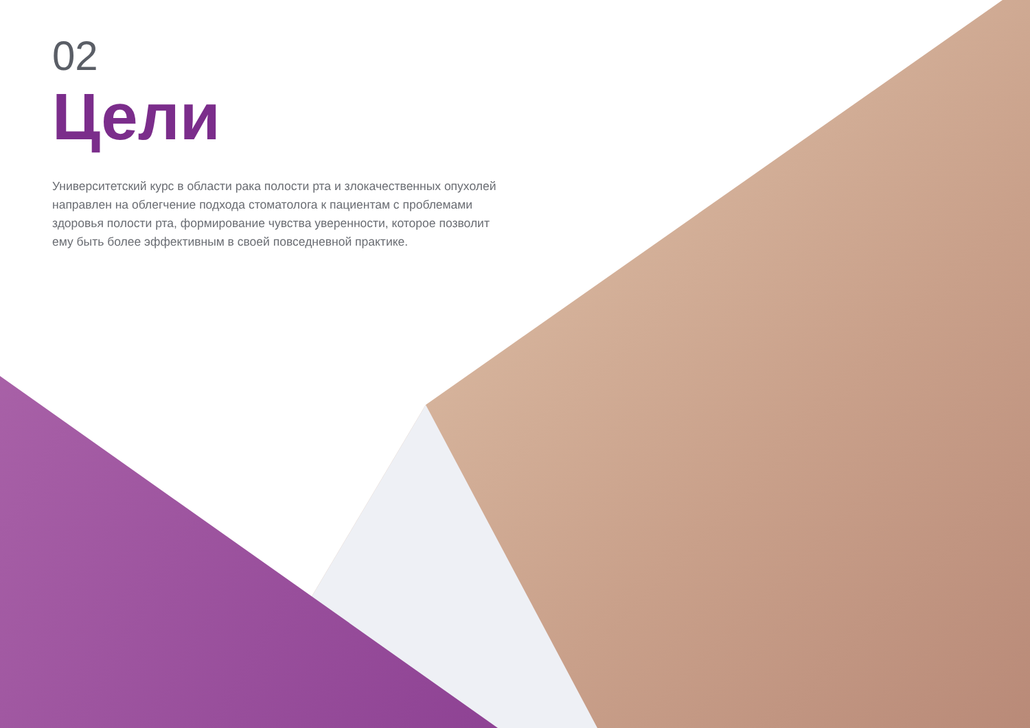02
Цели
Университетский курс в области рака полости рта и злокачественных опухолей направлен на облегчение подхода стоматолога к пациентам с проблемами здоровья полости рта, формирование чувства уверенности, которое позволит ему быть более эффективным в своей повседневной практике.